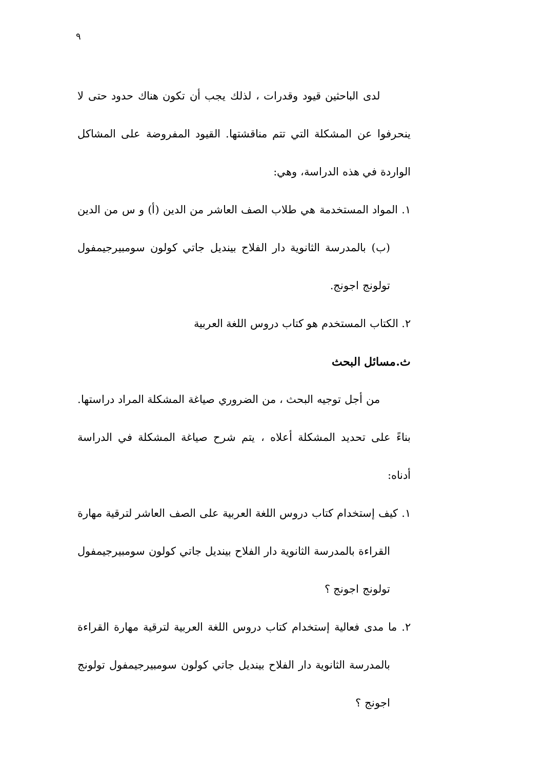٩
لدى الباحثين قيود وقدرات ، لذلك يجب أن تكون هناك حدود حتى لا ينحرفوا عن المشكلة التي تتم مناقشتها. القيود المفروضة على المشاكل الواردة في هذه الدراسة، وهي:
١. المواد المستخدمة هي طلاب الصف العاشر من الدين (أ) و س من الدين (ب) بالمدرسة الثانوية دار الفلاح بينديل جاتي كولون سومبيرجيمفول تولونج اجونج.
٢. الكتاب المستخدم هو كتاب دروس اللغة العربية
ث.مسائل البحث
من أجل توجيه البحث ، من الضروري صياغة المشكلة المراد دراستها. بناءً على تحديد المشكلة أعلاه ، يتم شرح صياغة المشكلة في الدراسة أدناه:
١. كيف إستخدام كتاب دروس اللغة العربية على الصف العاشر لترقية مهارة القراءة بالمدرسة الثانوية دار الفلاح بينديل جاتي كولون سومبيرجيمفول تولونج اجونج ؟
٢. ما مدى فعالية إستخدام كتاب دروس اللغة العربية لترقية مهارة القراءة بالمدرسة الثانوية دار الفلاح بينديل جاتي كولون سومبيرجيمفول تولونج اجونج ؟